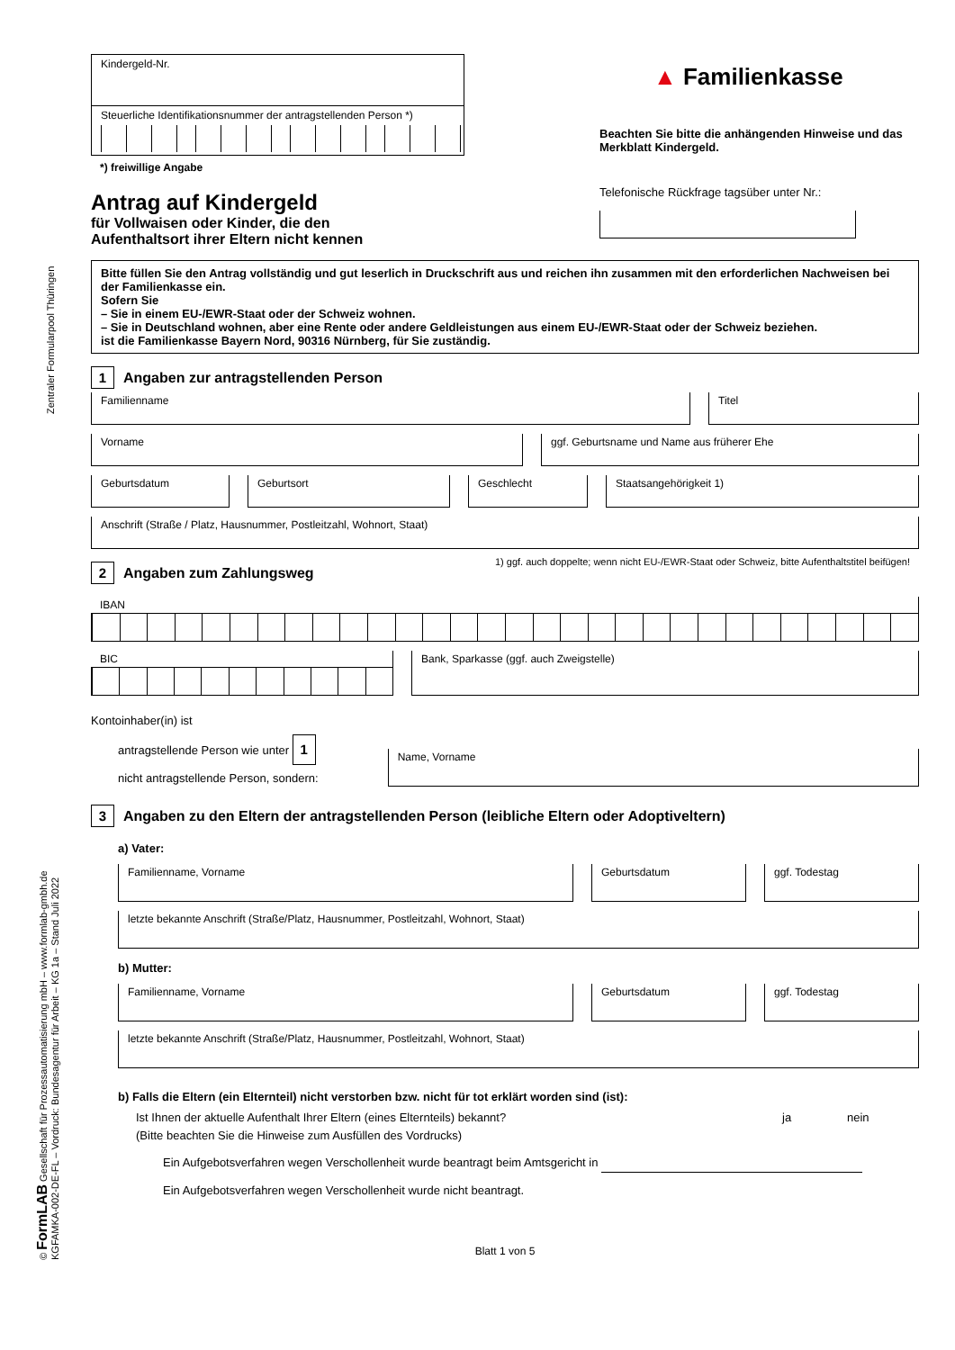Zentraler Formularpool Thüringen
© FormLAB Gesellschaft für Prozessautomatisierung mbH – www.formlab-gmbh.de
KGFAMKA-002-DE-FL – Vordruck: Bundesagentur für Arbeit – KG 1a – Stand Juli 2022
Kindergeld-Nr.
Steuerliche Identifikationsnummer der antragstellenden Person *)
*) freiwillige Angabe
Antrag auf Kindergeld
für Vollwaisen oder Kinder, die den
Aufenthaltsort ihrer Eltern nicht kennen
▲ Familienkasse
Beachten Sie bitte die anhängenden Hinweise und das Merkblatt Kindergeld.
Telefonische Rückfrage tagsüber unter Nr.:
Bitte füllen Sie den Antrag vollständig und gut leserlich in Druckschrift aus und reichen ihn zusammen mit den erforderlichen Nachweisen bei der Familienkasse ein.
Sofern Sie
– Sie in einem EU-/EWR-Staat oder der Schweiz wohnen.
– Sie in Deutschland wohnen, aber eine Rente oder andere Geldleistungen aus einem EU-/EWR-Staat oder der Schweiz beziehen.
ist die Familienkasse Bayern Nord, 90316 Nürnberg, für Sie zuständig.
1 Angaben zur antragstellenden Person
Familienname Titel
Vorname ggf. Geburtsname und Name aus früherer Ehe
Geburtsdatum Geburtsort Geschlecht Staatsangehörigkeit 1)
Anschrift (Straße / Platz, Hausnummer, Postleitzahl, Wohnort, Staat)
2 Angaben zum Zahlungsweg
1) ggf. auch doppelte; wenn nicht EU-/EWR-Staat oder Schweiz, bitte Aufenthaltstitel beifügen!
IBAN
BIC
Bank, Sparkasse (ggf. auch Zweigstelle)
Kontoinhaber(in) ist
antragstellende Person wie unter 1
nicht antragstellende Person, sondern:
Name, Vorname
3 Angaben zu den Eltern der antragstellenden Person (leibliche Eltern oder Adoptiveltern)
a) Vater:
Familienname, Vorname Geburtsdatum ggf. Todestag
letzte bekannte Anschrift (Straße/Platz, Hausnummer, Postleitzahl, Wohnort, Staat)
b) Mutter:
Familienname, Vorname Geburtsdatum ggf. Todestag
letzte bekannte Anschrift (Straße/Platz, Hausnummer, Postleitzahl, Wohnort, Staat)
b) Falls die Eltern (ein Elternteil) nicht verstorben bzw. nicht für tot erklärt worden sind (ist):
Ist Ihnen der aktuelle Aufenthalt Ihrer Eltern (eines Elternteils) bekannt? ja nein
(Bitte beachten Sie die Hinweise zum Ausfüllen des Vordrucks)
Ein Aufgebotsverfahren wegen Verschollenheit wurde beantragt beim Amtsgericht in
Ein Aufgebotsverfahren wegen Verschollenheit wurde nicht beantragt.
Blatt 1 von 5